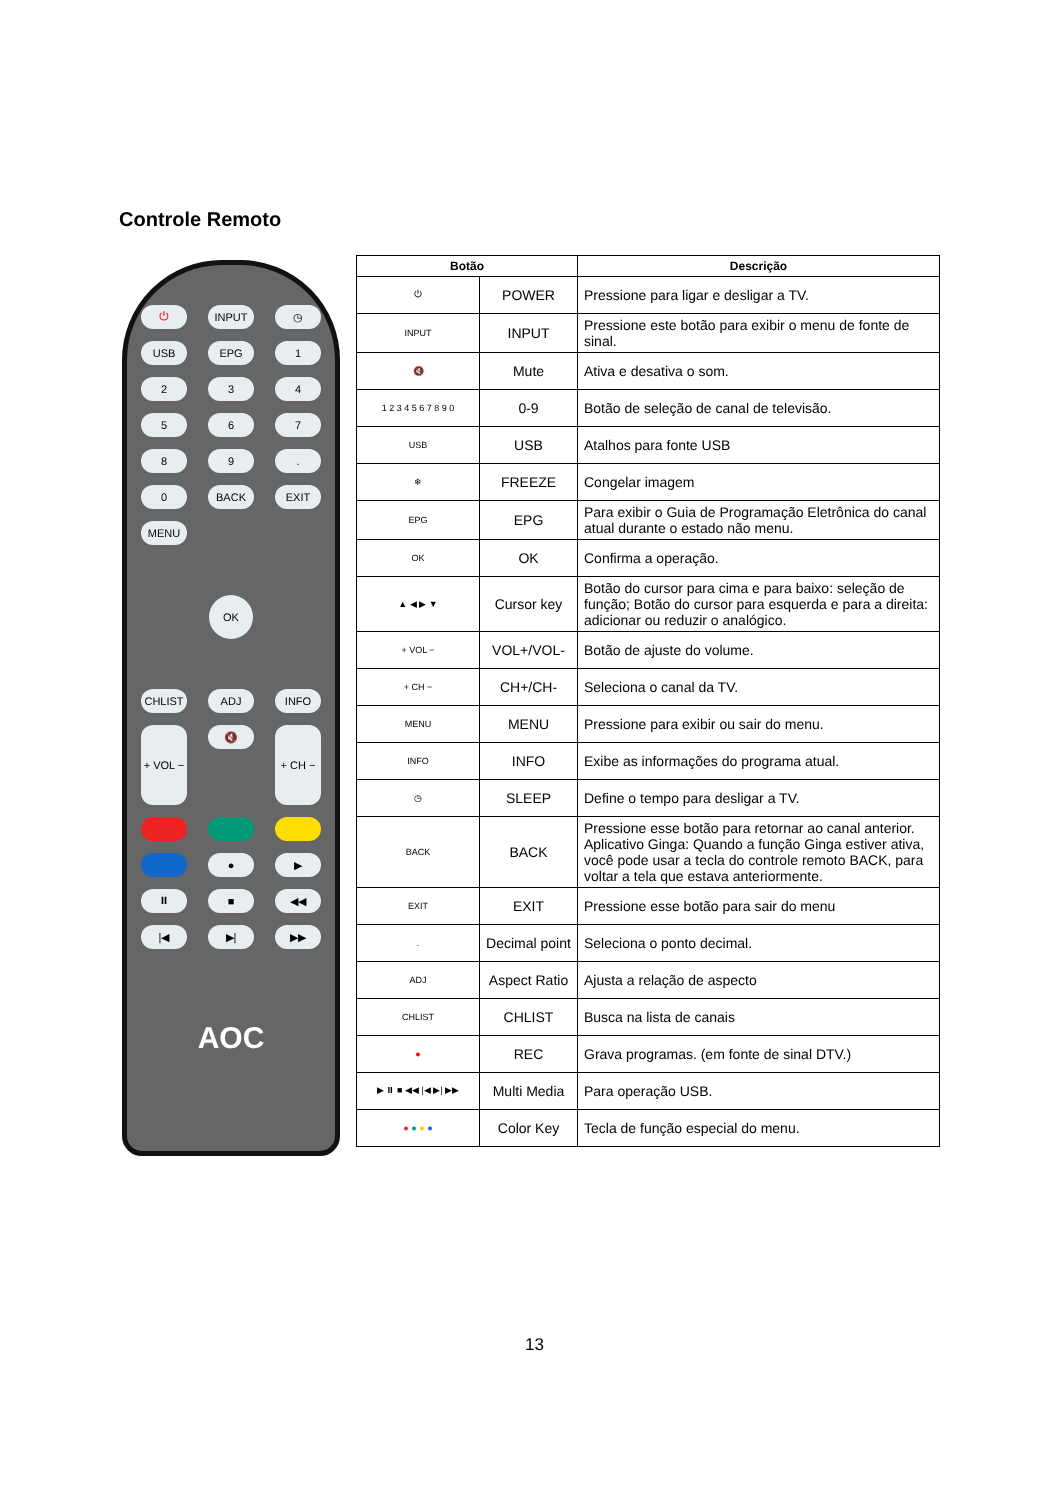Controle Remoto
⏻
INPUT
◷
USB
EPG
1
2
3
4
5
6
7
8
9
.
0
BACK
EXIT
MENU
OK
CHLIST
ADJ
INFO
+ VOL −
🔇
+ CH −
●
▶
⏸
■
◀◀
|◀
▶|
▶▶
AOC
| Botão | | Descrição |
| --- | --- | --- |
| ⏻ | POWER | Pressione para ligar e desligar a TV. |
| INPUT | INPUT | Pressione este botão para exibir o menu de fonte de sinal. |
| 🔇 | Mute | Ativa e desativa o som. |
| 1 2 3 4 5 6 7 8 9 0 | 0-9 | Botão de seleção de canal de televisão. |
| USB | USB | Atalhos para fonte USB |
| ❄ | FREEZE | Congelar imagem |
| EPG | EPG | Para exibir o Guia de Programação Eletrônica do canal atual durante o estado não menu. |
| OK | OK | Confirma a operação. |
| ▲ ◀ ▶ ▼ | Cursor key | Botão do cursor para cima e para baixo: seleção de função; Botão do cursor para esquerda e para a direita: adicionar ou reduzir o analógico. |
| + VOL − | VOL+/VOL- | Botão de ajuste do volume. |
| + CH − | CH+/CH- | Seleciona o canal da TV. |
| MENU | MENU | Pressione para exibir ou sair do menu. |
| INFO | INFO | Exibe as informações do programa atual. |
| ◷ | SLEEP | Define o tempo para desligar a TV. |
| BACK | BACK | Pressione esse botão para retornar ao canal anterior. Aplicativo Ginga: Quando a função Ginga estiver ativa, você pode usar a tecla do controle remoto BACK, para voltar a tela que estava anteriormente. |
| EXIT | EXIT | Pressione esse botão para sair do menu |
| . | Decimal point | Seleciona o ponto decimal. |
| ADJ | Aspect Ratio | Ajusta a relação de aspecto |
| CHLIST | CHLIST | Busca na lista de canais |
| ● | REC | Grava programas. (em fonte de sinal DTV.) |
| ▶ ⏸ ■ ◀◀ /◀ ▶/ ▶▶ | Multi Media | Para operação USB. |
| ● ● ● ● | Color Key | Tecla de função especial do menu. |
13